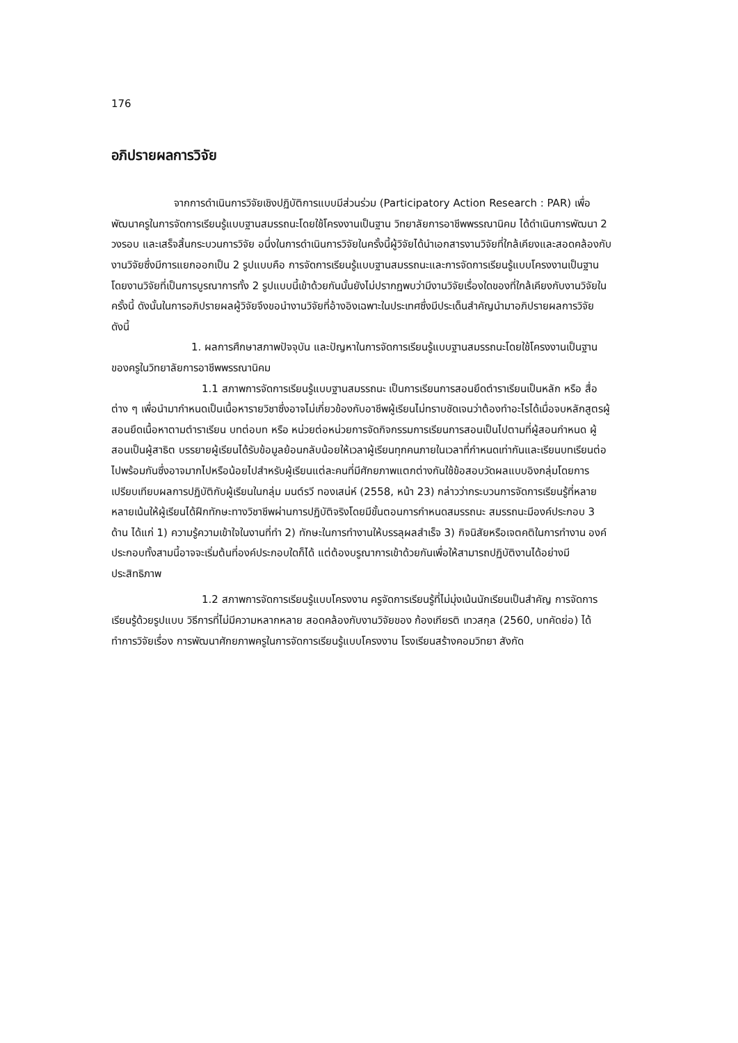176
อภิปรายผลการวิจัย
จากการดำเนินการวิจัยเชิงปฏิบัติการแบบมีส่วนร่วม (Participatory Action Research : PAR) เพื่อพัฒนาครูในการจัดการเรียนรู้แบบฐานสมรรถนะโดยใช้โครงงานเป็นฐาน วิทยาลัยการอาชีพพรรณานิคม ได้ดำเนินการพัฒนา 2 วงรอบ และเสร็จสิ้นกระบวนการวิจัย อนึ่งในการดำเนินการวิจัยในครั้งนี้ผู้วิจัยได้นำเอกสารงานวิจัยที่ใกล้เคียงและสอดคล้องกับงานวิจัยซึ่งมีการแยกออกเป็น 2 รูปแบบคือ การจัดการเรียนรู้แบบฐานสมรรถนะและการจัดการเรียนรู้แบบโครงงานเป็นฐาน โดยงานวิจัยที่เป็นการบูรณาการทั้ง 2 รูปแบบนี้เข้าด้วยกันนั้นยังไม่ปรากฏพบว่ามีงานวิจัยเรื่องใดของที่ใกล้เคียงกับงานวิจัยในครั้งนี้ ดังนั้นในการอภิปรายผลผู้วิจัยจึงขอนำงานวิจัยที่อ้างอิงเฉพาะในประเทศซึ่งมีประเด็นสำคัญนำมาอภิปรายผลการวิจัย ดังนี้
1. ผลการศึกษาสภาพปัจจุบัน และปัญหาในการจัดการเรียนรู้แบบฐานสมรรถนะโดยใช้โครงงานเป็นฐานของครูในวิทยาลัยการอาชีพพรรณานิคม
1.1 สภาพการจัดการเรียนรู้แบบฐานสมรรถนะ เป็นการเรียนการสอนยึดตำราเรียนเป็นหลัก หรือ สื่อต่าง ๆ เพื่อนำมากำหนดเป็นเนื้อหารายวิชาซึ่งอาจไม่เกี่ยวข้องกับอาชีพผู้เรียนไม่ทราบชัดเจนว่าต้องทำอะไรได้เมื่อจบหลักสูตรผู้สอนยึดเนื้อหาตามตำราเรียน บทต่อบท หรือ หน่วยต่อหน่วยการจัดกิจกรรมการเรียนการสอนเป็นไปตามที่ผู้สอนกำหนด ผู้สอนเป็นผู้สาธิต บรรยายผู้เรียนได้รับข้อมูลย้อนกลับน้อยให้เวลาผู้เรียนทุกคนภายในเวลาที่กำหนดเท่ากันและเรียนบทเรียนต่อไปพร้อมกันซึ่งอาจมากไปหรือน้อยไปสำหรับผู้เรียนแต่ละคนที่มีศักยภาพแตกต่างกันใช้ข้อสอบวัดผลแบบอิงกลุ่มโดยการเปรียบเทียบผลการปฏิบัติกับผู้เรียนในกลุ่ม มนต์รวี ทองเสน่ห์ (2558, หน้า 23) กล่าวว่ากระบวนการจัดการเรียนรู้ที่หลายหลายเน้นให้ผู้เรียนได้ฝึกทักษะทางวิชาชีพผ่านการปฏิบัติจริงโดยมีขั้นตอนการกำหนดสมรรถนะ สมรรถนะมีองค์ประกอบ 3 ด้าน ได้แก่ 1) ความรู้ความเข้าใจในงานที่ทำ 2) ทักษะในการทำงานให้บรรลุผลสำเร็จ 3) กิจนิสัยหรือเจตคติในการทำงาน องค์ประกอบทั้งสามนี้อาจจะเริ่มต้นที่องค์ประกอบใดก็ได้ แต่ต้องบรูณาการเข้าด้วยกันเพื่อให้สามารถปฏิบัติงานได้อย่างมีประสิทธิภาพ
1.2 สภาพการจัดการเรียนรู้แบบโครงงาน ครูจัดการเรียนรู้ที่ไม่มุ่งเน้นนักเรียนเป็นสำคัญ การจัดการเรียนรู้ด้วยรูปแบบ วิธีการที่ไม่มีความหลากหลาย สอดคล้องกับงานวิจัยของ ก้องเกียรติ เทวสกุล (2560, บทคัดย่อ) ได้ทำการวิจัยเรื่อง การพัฒนาศักยภาพครูในการจัดการเรียนรู้แบบโครงงาน โรงเรียนสร้างคอมวิทยา สังกัด